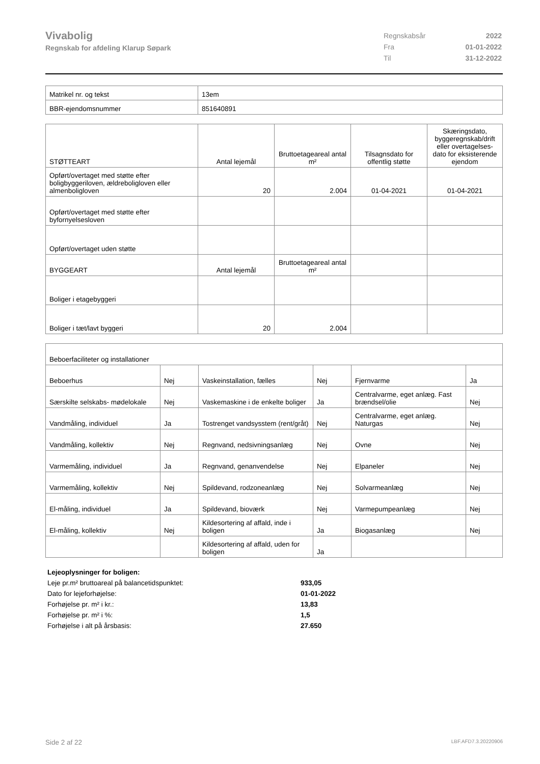Vivabolig
Regnskab for afdeling Klarup Søpark
| Regnskabsår | 2022 |
| Fra | 01-01-2022 |
| Til | 31-12-2022 |
| Matrikel nr. og tekst | 13em |
| BBR-ejendomsnummer | 851640891 |
| STØTTEART | Antal lejemål | Bruttoetageareal antal m² | Tilsagnsdato for offentlig støtte | Skæringsdato, byggeregnskab/drift eller overtagelses-dato for eksisterende ejendom |
| Opført/overtaget med støtte efter boligbyggeriloven, ældreboligloven eller almenboligloven | 20 | 2.004 | 01-04-2021 | 01-04-2021 |
| Opført/overtaget med støtte efter byfornyelsesloven | | | | |
| Opført/overtaget uden støtte | | | | |
| BYGGEART | Antal lejemål | Bruttoetageareal antal m² | | |
| Boliger i etagebyggeri | | | | |
| Boliger i tæt/lavt byggeri | 20 | 2.004 | | |
| Beboerfaciliteter og installationer | | | | | |
| Beboerhus | Nej | Vaskeinstallation, fælles | Nej | Fjernvarme | Ja |
| Særskilte selskabs- mødelokale | Nej | Vaskemaskine i de enkelte boliger | Ja | Centralvarme, eget anlæg. Fast brændsel/olie | Nej |
| Vandmåling, individuel | Ja | Tostrenget vandsysstem (rent/gråt) | Nej | Centralvarme, eget anlæg. Naturgas | Nej |
| Vandmåling, kollektiv | Nej | Regnvand, nedsivningsanlæg | Nej | Ovne | Nej |
| Varmemåling, individuel | Ja | Regnvand, genanvendelse | Nej | Elpaneler | Nej |
| Varmemåling, kollektiv | Nej | Spildevand, rodzoneanlæg | Nej | Solvarmeanlæg | Nej |
| El-måling, individuel | Ja | Spildevand, bioværk | Nej | Varmepumpeanlæg | Nej |
| El-måling, kollektiv | Nej | Kildesortering af affald, inde i boligen | Ja | Biogasanlæg | Nej |
| | | Kildesortering af affald, uden for boligen | Ja | | |
| Lejeoplysninger for boligen: | |
| Leje pr.m² bruttoareal på balancetidspunktet: | 933,05 |
| Dato for lejeforhøjelse: | 01-01-2022 |
| Forhøjelse pr. m² i kr.: | 13,83 |
| Forhøjelse pr. m² i %: | 1,5 |
| Forhøjelse i alt på årsbasis: | 27.650 |
Side 2 af 22 LBF.AFD7.3.20220906